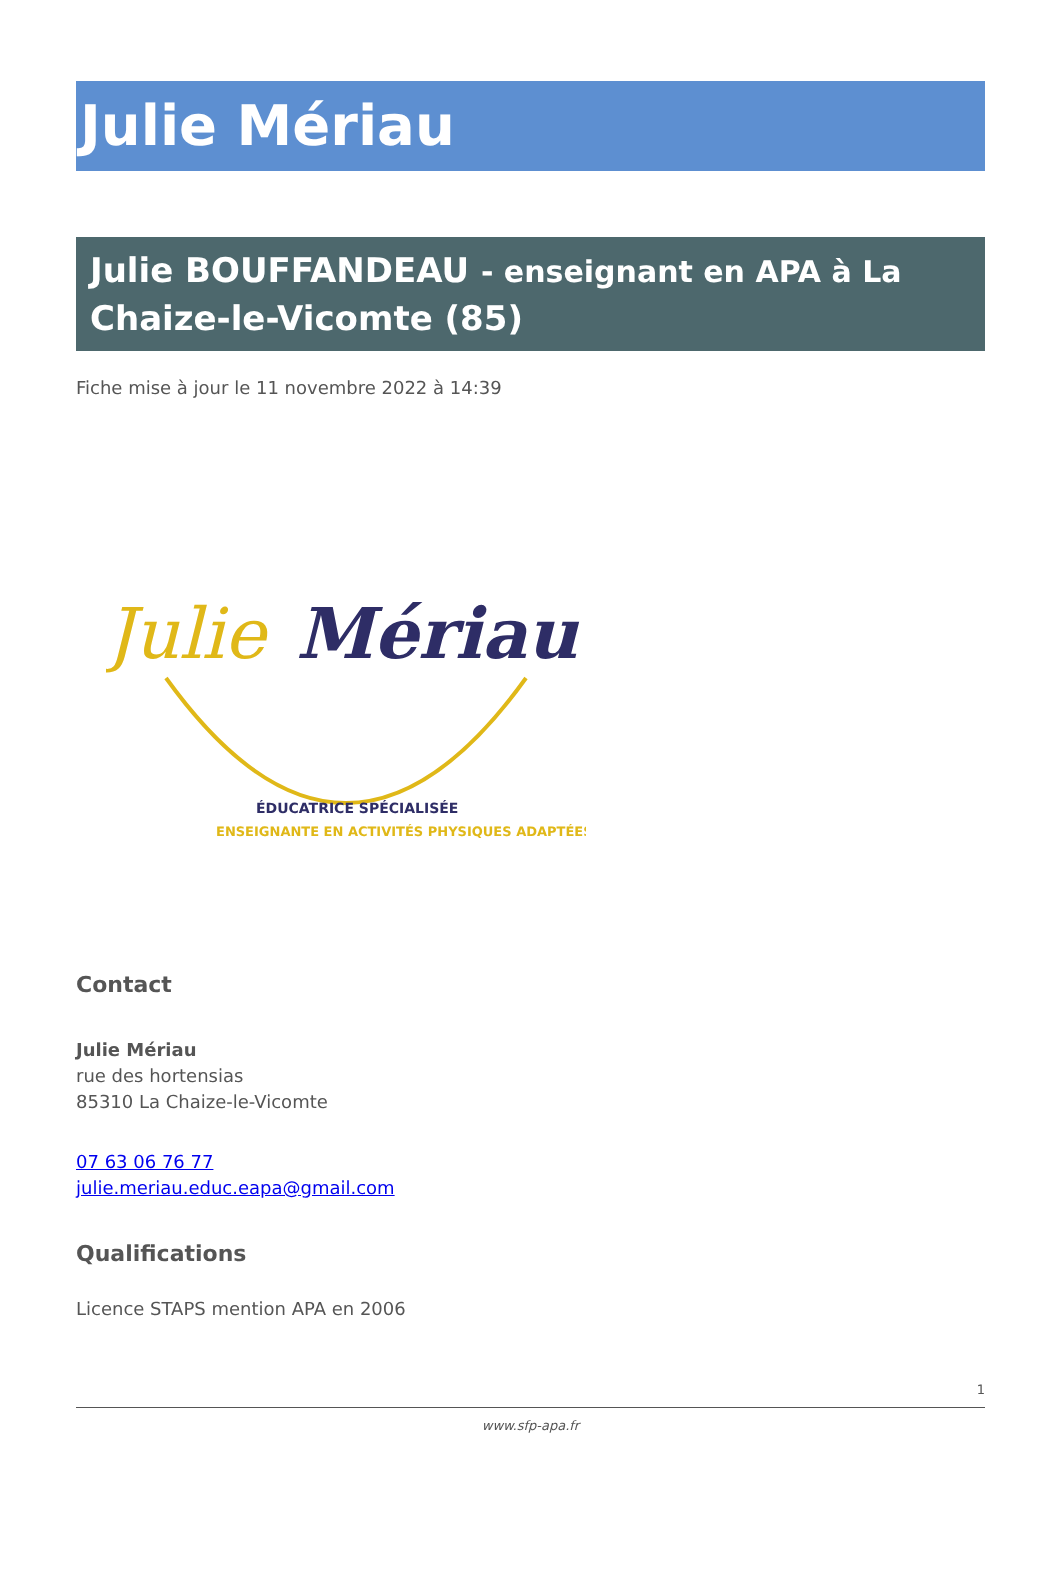Julie Mériau
Julie BOUFFANDEAU - enseignant en APA à La Chaize-le-Vicomte (85)
Fiche mise à jour le 11 novembre 2022 à 14:39
Julie
Mériau
ÉDUCATRICE SPÉCIALISÉE
ENSEIGNANTE EN ACTIVITÉS PHYSIQUES ADAPTÉES
Contact
Julie Mériau
rue des hortensias
85310 La Chaize-le-Vicomte
07 63 06 76 77
julie.meriau.educ.eapa@gmail.com
Qualifications
Licence STAPS mention APA en 2006
1
www.sfp-apa.fr